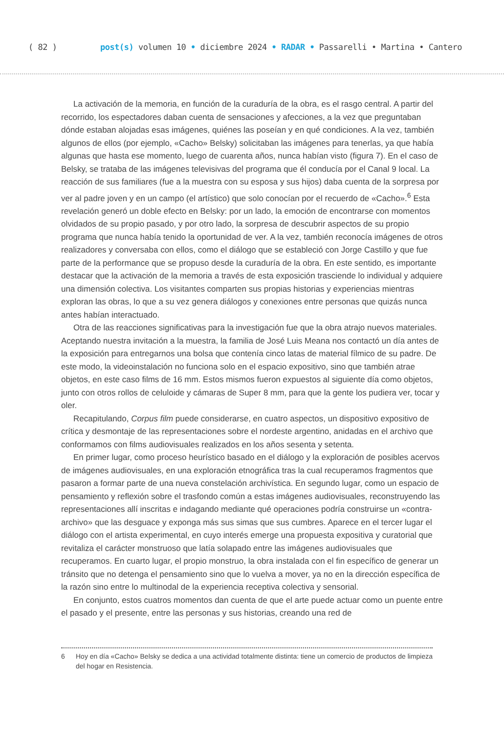( 82 ) post(s) volumen 10 • diciembre 2024 • RADAR • Passarelli • Martina • Cantero
La activación de la memoria, en función de la curaduría de la obra, es el rasgo central. A partir del recorrido, los espectadores daban cuenta de sensaciones y afecciones, a la vez que preguntaban dónde estaban alojadas esas imágenes, quiénes las poseían y en qué condiciones. A la vez, también algunos de ellos (por ejemplo, «Cacho» Belsky) solicitaban las imágenes para tenerlas, ya que había algunas que hasta ese momento, luego de cuarenta años, nunca habían visto (figura 7). En el caso de Belsky, se trataba de las imágenes televisivas del programa que él conducía por el Canal 9 local. La reacción de sus familiares (fue a la muestra con su esposa y sus hijos) daba cuenta de la sorpresa por ver al padre joven y en un campo (el artístico) que solo conocían por el recuerdo de «Cacho».<sup>6</sup> Esta revelación generó un doble efecto en Belsky: por un lado, la emoción de encontrarse con momentos olvidados de su propio pasado, y por otro lado, la sorpresa de descubrir aspectos de su propio programa que nunca había tenido la oportunidad de ver. A la vez, también reconocía imágenes de otros realizadores y conversaba con ellos, como el diálogo que se estableció con Jorge Castillo y que fue parte de la performance que se propuso desde la curaduría de la obra. En este sentido, es importante destacar que la activación de la memoria a través de esta exposición trasciende lo individual y adquiere una dimensión colectiva. Los visitantes comparten sus propias historias y experiencias mientras exploran las obras, lo que a su vez genera diálogos y conexiones entre personas que quizás nunca antes habían interactuado.
Otra de las reacciones significativas para la investigación fue que la obra atrajo nuevos materiales. Aceptando nuestra invitación a la muestra, la familia de José Luis Meana nos contactó un día antes de la exposición para entregarnos una bolsa que contenía cinco latas de material fílmico de su padre. De este modo, la videoinstalación no funciona solo en el espacio expositivo, sino que también atrae objetos, en este caso films de 16 mm. Estos mismos fueron expuestos al siguiente día como objetos, junto con otros rollos de celuloide y cámaras de Super 8 mm, para que la gente los pudiera ver, tocar y oler.
Recapitulando, Corpus film puede considerarse, en cuatro aspectos, un dispositivo expositivo de crítica y desmontaje de las representaciones sobre el nordeste argentino, anidadas en el archivo que conformamos con films audiovisuales realizados en los años sesenta y setenta.
En primer lugar, como proceso heurístico basado en el diálogo y la exploración de posibles acervos de imágenes audiovisuales, en una exploración etnográfica tras la cual recuperamos fragmentos que pasaron a formar parte de una nueva constelación archivística. En segundo lugar, como un espacio de pensamiento y reflexión sobre el trasfondo común a estas imágenes audiovisuales, reconstruyendo las representaciones allí inscritas e indagando mediante qué operaciones podría construirse un «contra-archivo» que las desguace y exponga más sus simas que sus cumbres. Aparece en el tercer lugar el diálogo con el artista experimental, en cuyo interés emerge una propuesta expositiva y curatorial que revitaliza el carácter monstruoso que latía solapado entre las imágenes audiovisuales que recuperamos. En cuarto lugar, el propio monstruo, la obra instalada con el fin específico de generar un tránsito que no detenga el pensamiento sino que lo vuelva a mover, ya no en la dirección específica de la razón sino entre lo multinodal de la experiencia receptiva colectiva y sensorial.
En conjunto, estos cuatros momentos dan cuenta de que el arte puede actuar como un puente entre el pasado y el presente, entre las personas y sus historias, creando una red de
6 Hoy en día «Cacho» Belsky se dedica a una actividad totalmente distinta: tiene un comercio de productos de limpieza del hogar en Resistencia.